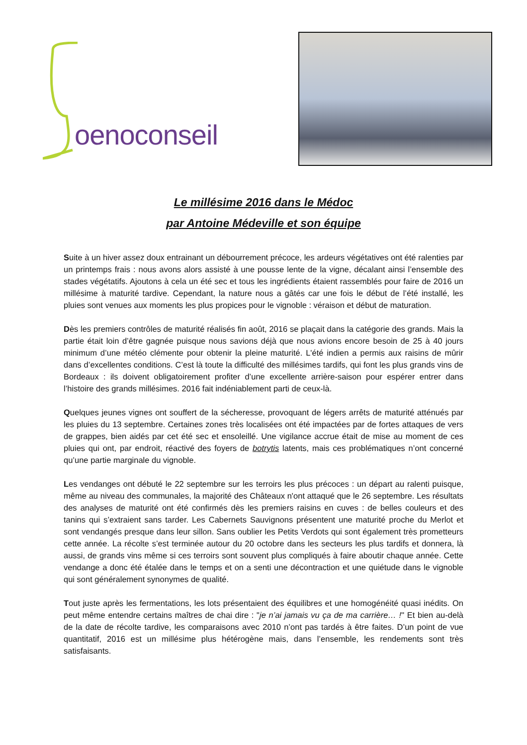oenoconseil
Le millésime 2016 dans le Médoc
par Antoine Médeville et son équipe
Suite à un hiver assez doux entrainant un débourrement précoce, les ardeurs végétatives ont été ralenties par un printemps frais : nous avons alors assisté à une pousse lente de la vigne, décalant ainsi l’ensemble des stades végétatifs. Ajoutons à cela un été sec et tous les ingrédients étaient rassemblés pour faire de 2016 un millésime à maturité tardive. Cependant, la nature nous a gâtés car une fois le début de l’été installé, les pluies sont venues aux moments les plus propices pour le vignoble : véraison et début de maturation.
Dès les premiers contrôles de maturité réalisés fin août, 2016 se plaçait dans la catégorie des grands. Mais la partie était loin d’être gagnée puisque nous savions déjà que nous avions encore besoin de 25 à 40 jours minimum d’une météo clémente pour obtenir la pleine maturité. L'été indien a permis aux raisins de mûrir dans d’excellentes conditions. C’est là toute la difficulté des millésimes tardifs, qui font les plus grands vins de Bordeaux : ils doivent obligatoirement profiter d’une excellente arrière-saison pour espérer entrer dans l’histoire des grands millésimes. 2016 fait indéniablement parti de ceux-là.
Quelques jeunes vignes ont souffert de la sécheresse, provoquant de légers arrêts de maturité atténués par les pluies du 13 septembre. Certaines zones très localisées ont été impactées par de fortes attaques de vers de grappes, bien aidés par cet été sec et ensoleillé. Une vigilance accrue était de mise au moment de ces pluies qui ont, par endroit, réactivé des foyers de botrytis latents, mais ces problématiques n’ont concerné qu’une partie marginale du vignoble.
Les vendanges ont débuté le 22 septembre sur les terroirs les plus précoces : un départ au ralenti puisque, même au niveau des communales, la majorité des Châteaux n'ont attaqué que le 26 septembre. Les résultats des analyses de maturité ont été confirmés dès les premiers raisins en cuves : de belles couleurs et des tanins qui s’extraient sans tarder. Les Cabernets Sauvignons présentent une maturité proche du Merlot et sont vendangés presque dans leur sillon. Sans oublier les Petits Verdots qui sont également très prometteurs cette année. La récolte s’est terminée autour du 20 octobre dans les secteurs les plus tardifs et donnera, là aussi, de grands vins même si ces terroirs sont souvent plus compliqués à faire aboutir chaque année. Cette vendange a donc été étalée dans le temps et on a senti une décontraction et une quiétude dans le vignoble qui sont généralement synonymes de qualité.
Tout juste après les fermentations, les lots présentaient des équilibres et une homogénéité quasi inédits. On peut même entendre certains maîtres de chai dire : "je n’ai jamais vu ça de ma carrière… !" Et bien au-delà de la date de récolte tardive, les comparaisons avec 2010 n’ont pas tardés à être faites. D’un point de vue quantitatif, 2016 est un millésime plus hétérogène mais, dans l’ensemble, les rendements sont très satisfaisants.